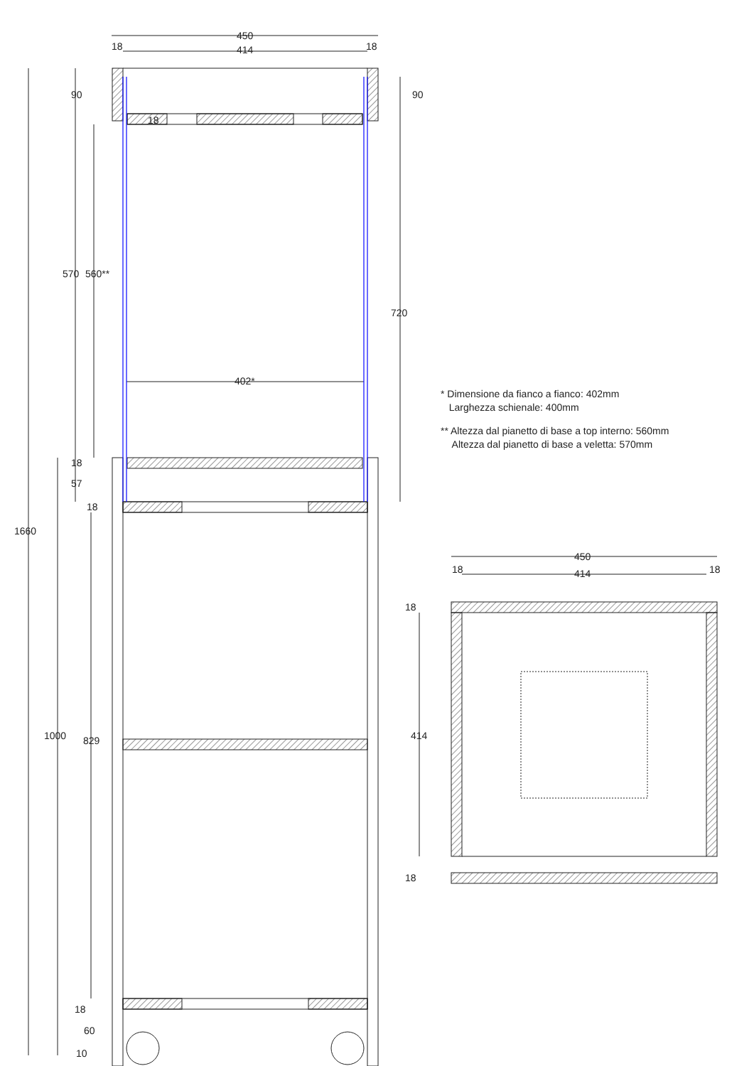450
414
18
18
90
90
18
570
560**
720
402*
18
57
18
1660
1000
829
18
60
10
450
414
18
18
18
414
18
* Dimensione da fianco a fianco: 402mm
Larghezza schienale: 400mm
** Altezza dal pianetto di base a top interno: 560mm
Altezza dal pianetto di base a veletta: 570mm